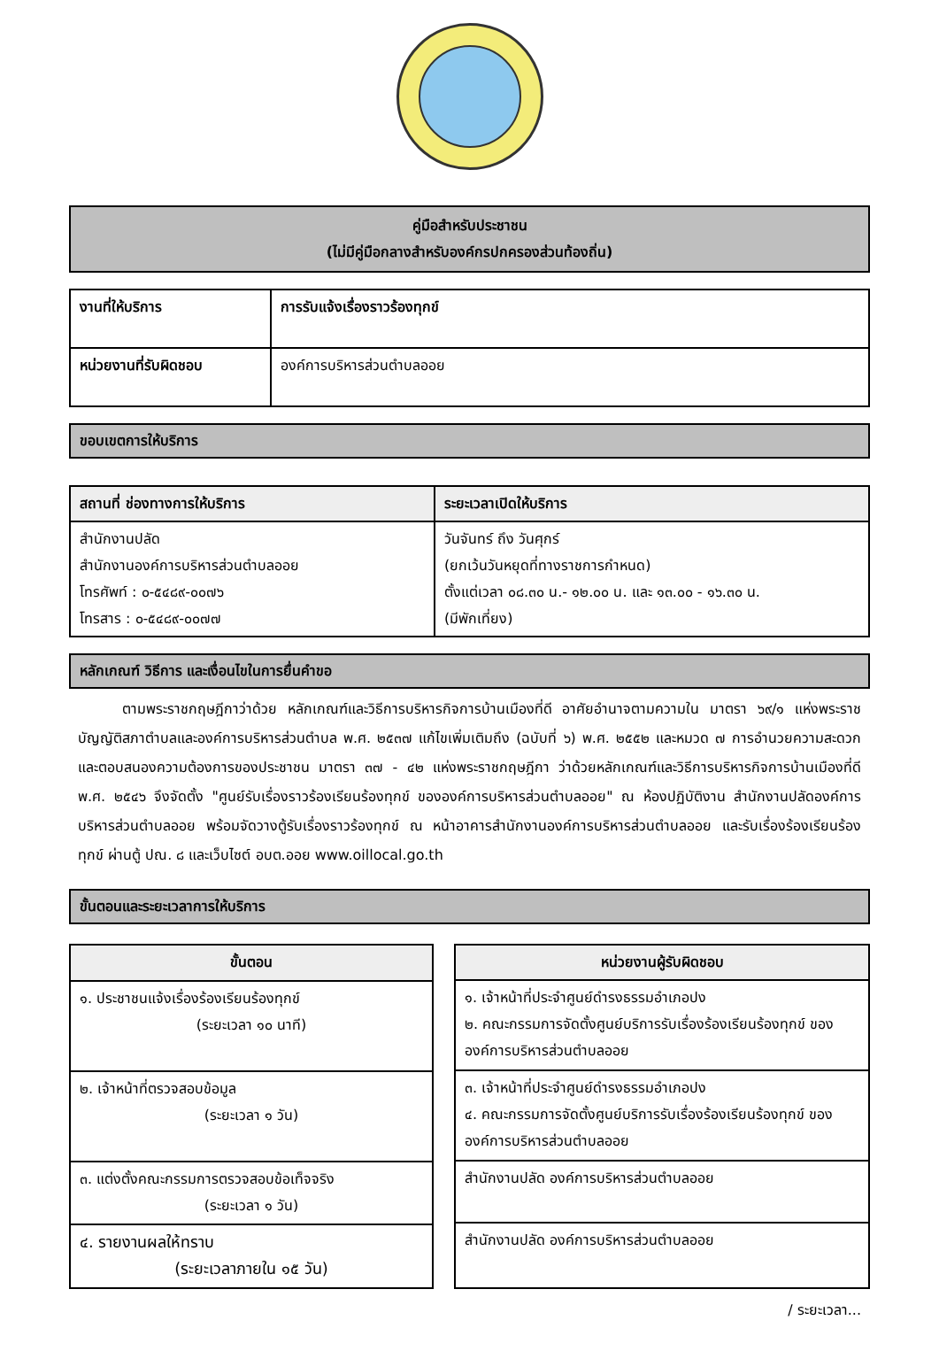คู่มือสำหรับประชาชน
(ไม่มีคู่มือกลางสำหรับองค์กรปกครองส่วนท้องถิ่น)
| งานที่ให้บริการ | การรับแจ้งเรื่องราวร้องทุกข์ |
| หน่วยงานที่รับผิดชอบ | องค์การบริหารส่วนตำบลออย |
ขอบเขตการให้บริการ
| สถานที่ ช่องทางการให้บริการ | ระยะเวลาเปิดให้บริการ |
| --- | --- |
| สำนักงานปลัด สำนักงานองค์การบริหารส่วนตำบลออย โทรศัพท์ : ๐-๕๔๘๙-๐๐๗๖ โทรสาร : ๐-๕๔๘๙-๐๐๗๗ | วันจันทร์ ถึง วันศุกร์ (ยกเว้นวันหยุดที่ทางราชการกำหนด) ตั้งแต่เวลา ๐๘.๓๐ น.- ๑๒.๐๐ น. และ ๑๓.๐๐ - ๑๖.๓๐ น. (มีพักเที่ยง) |
หลักเกณฑ์ วิธีการ และเงื่อนไขในการยื่นคำขอ
ตามพระราชกฤษฎีกาว่าด้วย หลักเกณฑ์และวิธีการบริหารกิจการบ้านเมืองที่ดี อาศัยอำนาจตามความใน มาตรา ๖๙/๑ แห่งพระราชบัญญัติสภาตำบลและองค์การบริหารส่วนตำบล พ.ศ. ๒๕๓๗ แก้ไขเพิ่มเติมถึง (ฉบับที่ ๖) พ.ศ. ๒๕๕๒ และหมวด ๗ การอำนวยความสะดวกและตอบสนองความต้องการของประชาชน มาตรา ๓๗ - ๔๒ แห่งพระราชกฤษฎีกา ว่าด้วยหลักเกณฑ์และวิธีการบริหารกิจการบ้านเมืองที่ดี พ.ศ. ๒๕๔๖ จึงจัดตั้ง "ศูนย์รับเรื่องราวร้องเรียนร้องทุกข์ ขององค์การบริหารส่วนตำบลออย" ณ ห้องปฏิบัติงาน สำนักงานปลัดองค์การบริหารส่วนตำบลออย พร้อมจัดวางตู้รับเรื่องราวร้องทุกข์ ณ หน้าอาคารสำนักงานองค์การบริหารส่วนตำบลออย และรับเรื่องร้องเรียนร้องทุกข์ ผ่านตู้ ปณ. ๘ และเว็บไซต์ อบต.ออย www.oillocal.go.th
ขั้นตอนและระยะเวลาการให้บริการ
| ขั้นตอน |
| --- |
| ๑. ประชาชนแจ้งเรื่องร้องเรียนร้องทุกข์ (ระยะเวลา ๑๐ นาที) |
| ๒. เจ้าหน้าที่ตรวจสอบข้อมูล (ระยะเวลา ๑ วัน) |
| ๓. แต่งตั้งคณะกรรมการตรวจสอบข้อเท็จจริง (ระยะเวลา ๑ วัน) |
| ๔. รายงานผลให้ทราบ (ระยะเวลาภายใน ๑๕ วัน) |
| หน่วยงานผู้รับผิดชอบ |
| --- |
| ๑. เจ้าหน้าที่ประจำศูนย์ดำรงธรรมอำเภอปง ๒. คณะกรรมการจัดตั้งศูนย์บริการรับเรื่องร้องเรียนร้องทุกข์ ขององค์การบริหารส่วนตำบลออย |
| ๓. เจ้าหน้าที่ประจำศูนย์ดำรงธรรมอำเภอปง ๔. คณะกรรมการจัดตั้งศูนย์บริการรับเรื่องร้องเรียนร้องทุกข์ ขององค์การบริหารส่วนตำบลออย |
| สำนักงานปลัด องค์การบริหารส่วนตำบลออย |
| สำนักงานปลัด องค์การบริหารส่วนตำบลออย |
/ ระยะเวลา...